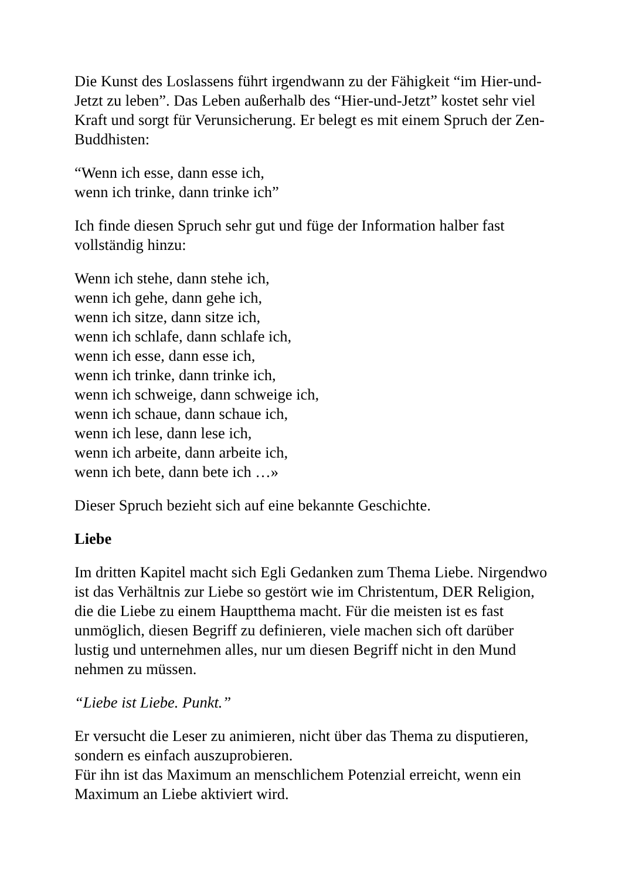Die Kunst des Loslassens führt irgendwann zu der Fähigkeit “im Hier-und-Jetzt zu leben”. Das Leben außerhalb des “Hier-und-Jetzt” kostet sehr viel Kraft und sorgt für Verunsicherung. Er belegt es mit einem Spruch der Zen-Buddhisten:
“Wenn ich esse, dann esse ich,
wenn ich trinke, dann trinke ich”
Ich finde diesen Spruch sehr gut und füge der Information halber fast vollständig hinzu:
Wenn ich stehe, dann stehe ich,
wenn ich gehe, dann gehe ich,
wenn ich sitze, dann sitze ich,
wenn ich schlafe, dann schlafe ich,
wenn ich esse, dann esse ich,
wenn ich trinke, dann trinke ich,
wenn ich schweige, dann schweige ich,
wenn ich schaue, dann schaue ich,
wenn ich lese, dann lese ich,
wenn ich arbeite, dann arbeite ich,
wenn ich bete, dann bete ich …»
Dieser Spruch bezieht sich auf eine bekannte Geschichte.
Liebe
Im dritten Kapitel macht sich Egli Gedanken zum Thema Liebe. Nirgendwo ist das Verhältnis zur Liebe so gestört wie im Christentum, DER Religion, die die Liebe zu einem Hauptthema macht. Für die meisten ist es fast unmöglich, diesen Begriff zu definieren, viele machen sich oft darüber lustig und unternehmen alles, nur um diesen Begriff nicht in den Mund nehmen zu müssen.
“Liebe ist Liebe. Punkt.”
Er versucht die Leser zu animieren, nicht über das Thema zu disputieren, sondern es einfach auszuprobieren.
Für ihn ist das Maximum an menschlichem Potenzial erreicht, wenn ein Maximum an Liebe aktiviert wird.